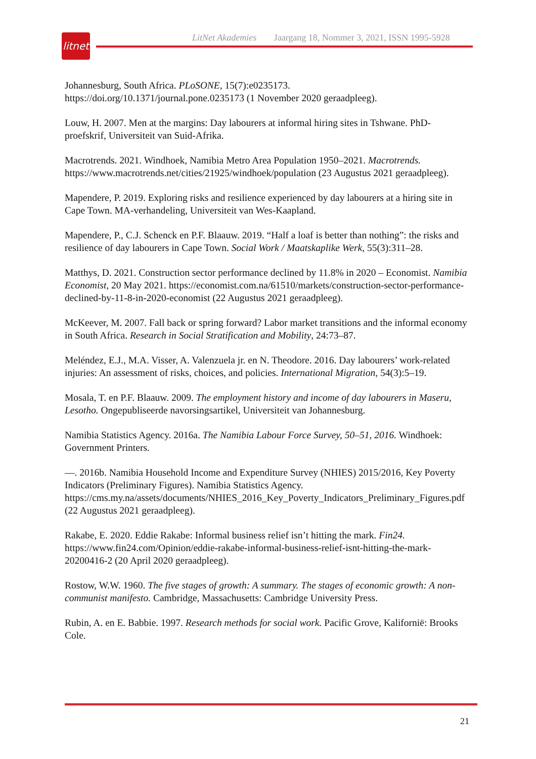litnet
LitNet Akademies Jaargang 18, Nommer 3, 2021, ISSN 1995-5928
Johannesburg, South Africa. PLoSONE, 15(7):e0235173. https://doi.org/10.1371/journal.pone.0235173 (1 November 2020 geraadpleeg).
Louw, H. 2007. Men at the margins: Day labourers at informal hiring sites in Tshwane. PhD-proefskrif, Universiteit van Suid-Afrika.
Macrotrends. 2021. Windhoek, Namibia Metro Area Population 1950–2021. Macrotrends. https://www.macrotrends.net/cities/21925/windhoek/population (23 Augustus 2021 geraadpleeg).
Mapendere, P. 2019. Exploring risks and resilience experienced by day labourers at a hiring site in Cape Town. MA-verhandeling, Universiteit van Wes-Kaapland.
Mapendere, P., C.J. Schenck en P.F. Blaauw. 2019. “Half a loaf is better than nothing”: the risks and resilience of day labourers in Cape Town. Social Work / Maatskaplike Werk, 55(3):311–28.
Matthys, D. 2021. Construction sector performance declined by 11.8% in 2020 – Economist. Namibia Economist, 20 May 2021. https://economist.com.na/61510/markets/construction-sector-performance-declined-by-11-8-in-2020-economist (22 Augustus 2021 geraadpleeg).
McKeever, M. 2007. Fall back or spring forward? Labor market transitions and the informal economy in South Africa. Research in Social Stratification and Mobility, 24:73–87.
Meléndez, E.J., M.A. Visser, A. Valenzuela jr. en N. Theodore. 2016. Day labourers’ work-related injuries: An assessment of risks, choices, and policies. International Migration, 54(3):5–19.
Mosala, T. en P.F. Blaauw. 2009. The employment history and income of day labourers in Maseru, Lesotho. Ongepubliseerde navorsingsartikel, Universiteit van Johannesburg.
Namibia Statistics Agency. 2016a. The Namibia Labour Force Survey, 50–51, 2016. Windhoek: Government Printers.
—. 2016b. Namibia Household Income and Expenditure Survey (NHIES) 2015/2016, Key Poverty Indicators (Preliminary Figures). Namibia Statistics Agency. https://cms.my.na/assets/documents/NHIES_2016_Key_Poverty_Indicators_Preliminary_Figures.pdf (22 Augustus 2021 geraadpleeg).
Rakabe, E. 2020. Eddie Rakabe: Informal business relief isn’t hitting the mark. Fin24. https://www.fin24.com/Opinion/eddie-rakabe-informal-business-relief-isnt-hitting-the-mark-20200416-2 (20 April 2020 geraadpleeg).
Rostow, W.W. 1960. The five stages of growth: A summary. The stages of economic growth: A non-communist manifesto. Cambridge, Massachusetts: Cambridge University Press.
Rubin, A. en E. Babbie. 1997. Research methods for social work. Pacific Grove, Kalifornië: Brooks Cole.
21